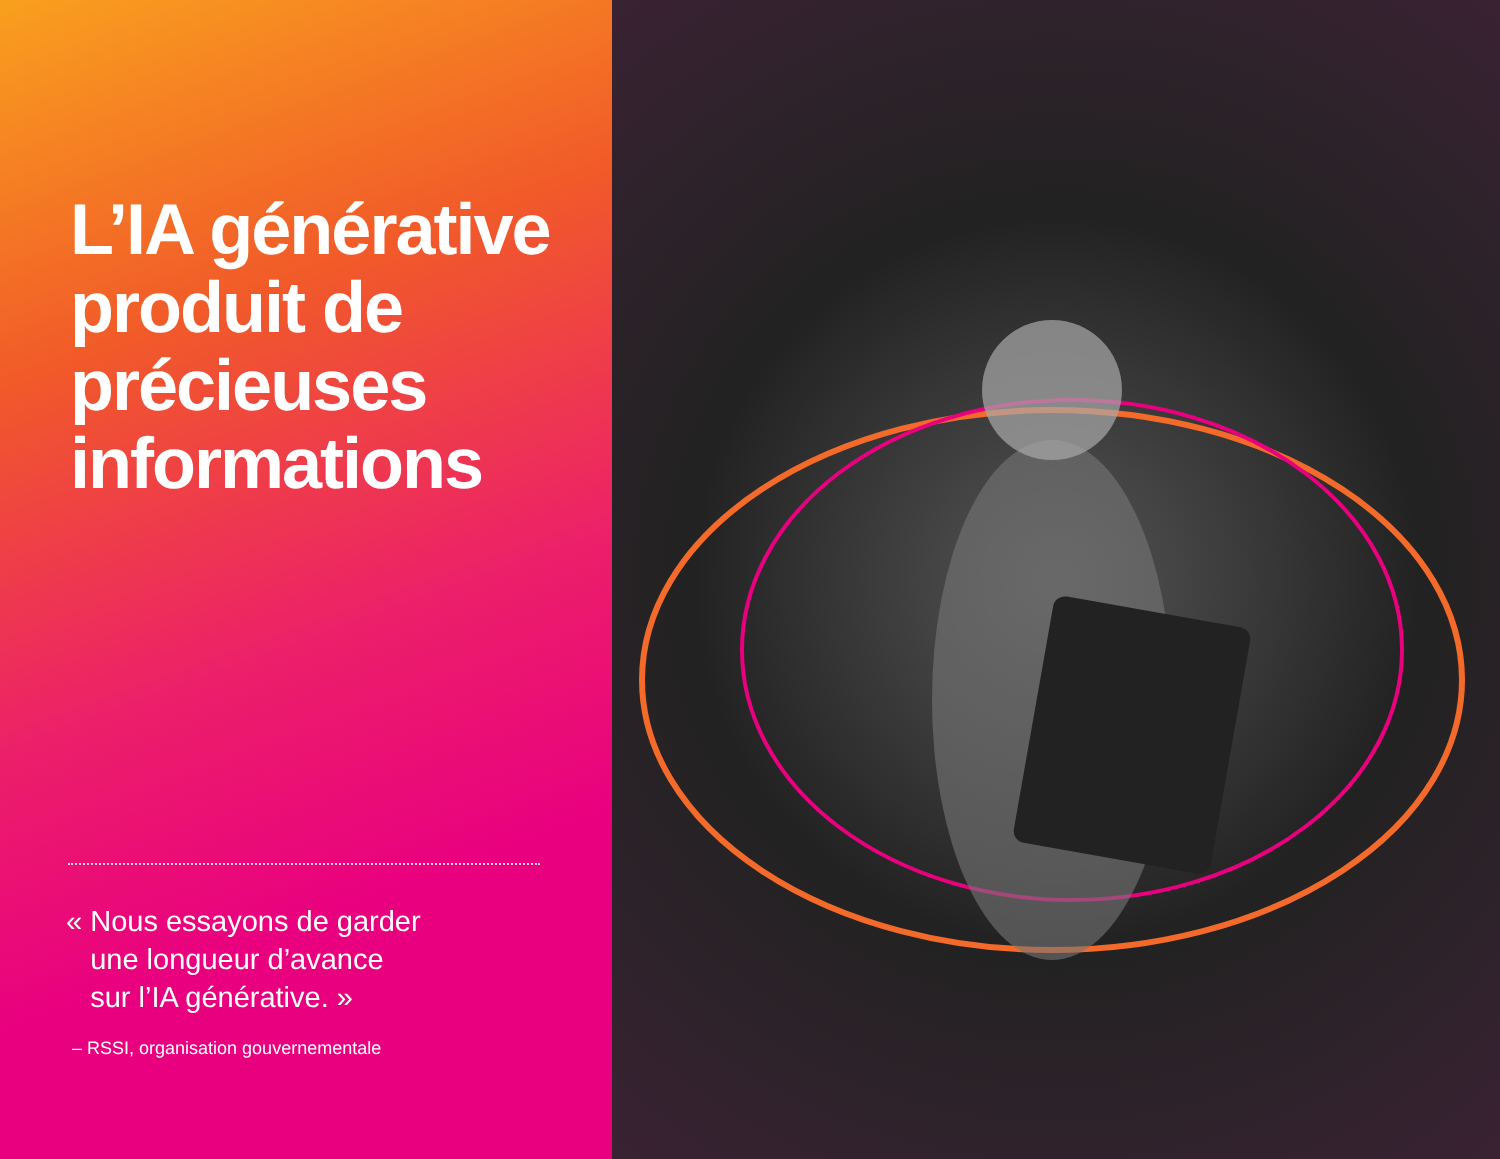L’IA générative produit de précieuses informations
« Nous essayons de garder
une longueur d’avance
sur l’IA générative. »
– RSSI, organisation gouvernementale